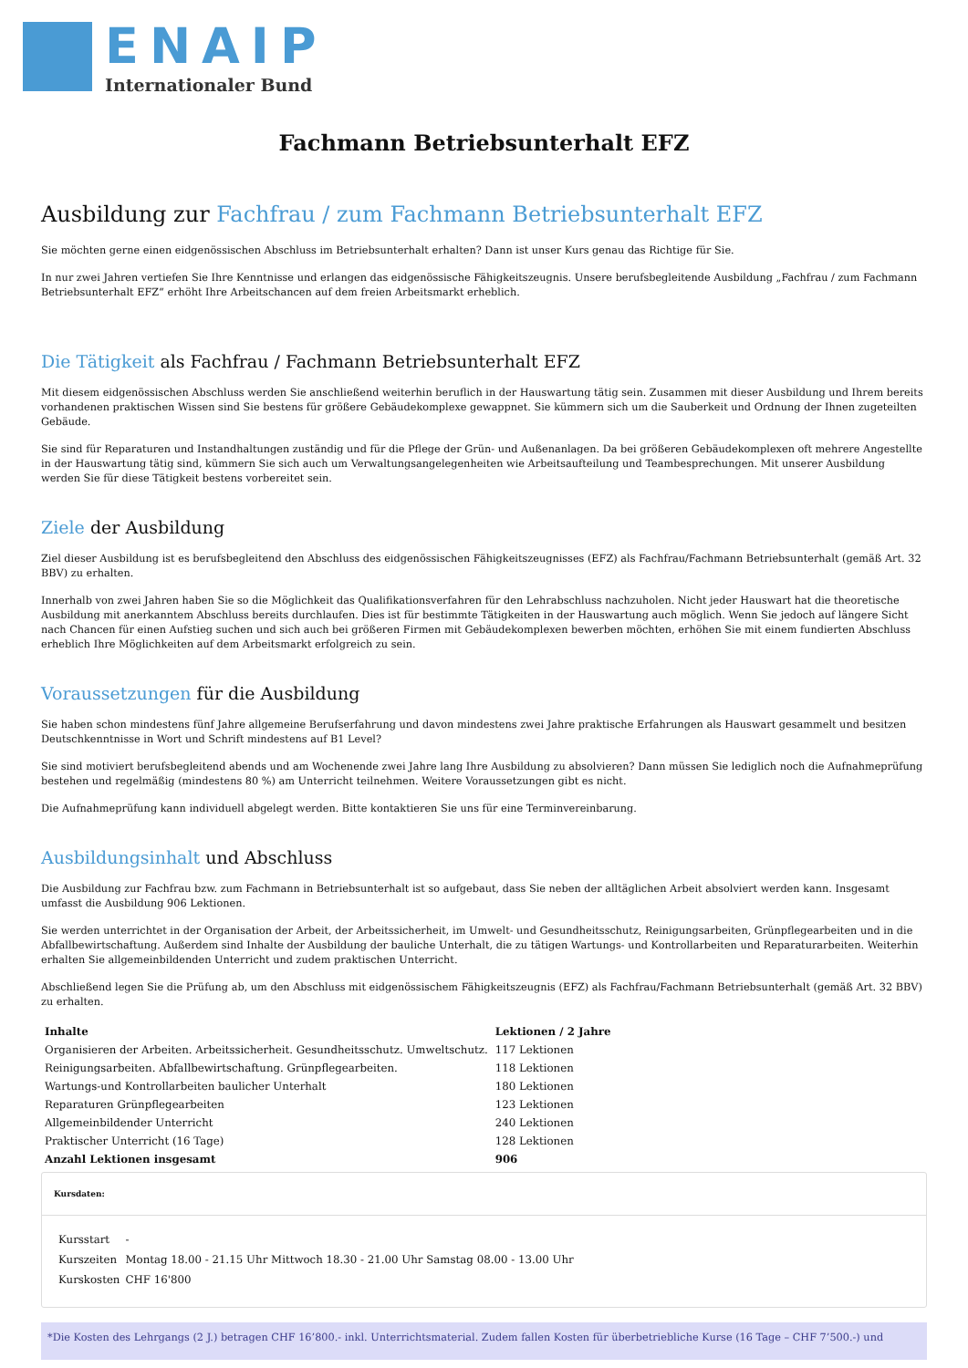ENAIP
Internationaler Bund
Fachmann Betriebsunterhalt EFZ
Ausbildung zur Fachfrau / zum Fachmann Betriebsunterhalt EFZ
Sie möchten gerne einen eidgenössischen Abschluss im Betriebsunterhalt erhalten? Dann ist unser Kurs genau das Richtige für Sie.
In nur zwei Jahren vertiefen Sie Ihre Kenntnisse und erlangen das eidgenössische Fähigkeitszeugnis. Unsere berufsbegleitende Ausbildung „Fachfrau / zum Fachmann Betriebsunterhalt EFZ“ erhöht Ihre Arbeitschancen auf dem freien Arbeitsmarkt erheblich.
Die Tätigkeit als Fachfrau / Fachmann Betriebsunterhalt EFZ
Mit diesem eidgenössischen Abschluss werden Sie anschließend weiterhin beruflich in der Hauswartung tätig sein. Zusammen mit dieser Ausbildung und Ihrem bereits vorhandenen praktischen Wissen sind Sie bestens für größere Gebäudekomplexe gewappnet. Sie kümmern sich um die Sauberkeit und Ordnung der Ihnen zugeteilten Gebäude.
Sie sind für Reparaturen und Instandhaltungen zuständig und für die Pflege der Grün- und Außenanlagen. Da bei größeren Gebäudekomplexen oft mehrere Angestellte in der Hauswartung tätig sind, kümmern Sie sich auch um Verwaltungsangelegenheiten wie Arbeitsaufteilung und Teambesprechungen. Mit unserer Ausbildung werden Sie für diese Tätigkeit bestens vorbereitet sein.
Ziele der Ausbildung
Ziel dieser Ausbildung ist es berufsbegleitend den Abschluss des eidgenössischen Fähigkeitszeugnisses (EFZ) als Fachfrau/Fachmann Betriebsunterhalt (gemäß Art. 32 BBV) zu erhalten.
Innerhalb von zwei Jahren haben Sie so die Möglichkeit das Qualifikationsverfahren für den Lehrabschluss nachzuholen. Nicht jeder Hauswart hat die theoretische Ausbildung mit anerkanntem Abschluss bereits durchlaufen. Dies ist für bestimmte Tätigkeiten in der Hauswartung auch möglich. Wenn Sie jedoch auf längere Sicht nach Chancen für einen Aufstieg suchen und sich auch bei größeren Firmen mit Gebäudekomplexen bewerben möchten, erhöhen Sie mit einem fundierten Abschluss erheblich Ihre Möglichkeiten auf dem Arbeitsmarkt erfolgreich zu sein.
Voraussetzungen für die Ausbildung
Sie haben schon mindestens fünf Jahre allgemeine Berufserfahrung und davon mindestens zwei Jahre praktische Erfahrungen als Hauswart gesammelt und besitzen Deutschkenntnisse in Wort und Schrift mindestens auf B1 Level?
Sie sind motiviert berufsbegleitend abends und am Wochenende zwei Jahre lang Ihre Ausbildung zu absolvieren? Dann müssen Sie lediglich noch die Aufnahmeprüfung bestehen und regelmäßig (mindestens 80 %) am Unterricht teilnehmen. Weitere Voraussetzungen gibt es nicht.
Die Aufnahmeprüfung kann individuell abgelegt werden. Bitte kontaktieren Sie uns für eine Terminvereinbarung.
Ausbildungsinhalt und Abschluss
Die Ausbildung zur Fachfrau bzw. zum Fachmann in Betriebsunterhalt ist so aufgebaut, dass Sie neben der alltäglichen Arbeit absolviert werden kann. Insgesamt umfasst die Ausbildung 906 Lektionen.
Sie werden unterrichtet in der Organisation der Arbeit, der Arbeitssicherheit, im Umwelt- und Gesundheitsschutz, Reinigungsarbeiten, Grünpflegearbeiten und in die Abfallbewirtschaftung. Außerdem sind Inhalte der Ausbildung der bauliche Unterhalt, die zu tätigen Wartungs- und Kontrollarbeiten und Reparaturarbeiten. Weiterhin erhalten Sie allgemeinbildenden Unterricht und zudem praktischen Unterricht.
Abschließend legen Sie die Prüfung ab, um den Abschluss mit eidgenössischem Fähigkeitszeugnis (EFZ) als Fachfrau/Fachmann Betriebsunterhalt (gemäß Art. 32 BBV) zu erhalten.
| Inhalte | Lektionen / 2 Jahre |
| --- | --- |
| Organisieren der Arbeiten. Arbeitssicherheit. Gesundheitsschutz. Umweltschutz. | 117 Lektionen |
| Reinigungsarbeiten. Abfallbewirtschaftung. Grünpflegearbeiten. | 118 Lektionen |
| Wartungs-und Kontrollarbeiten baulicher Unterhalt | 180 Lektionen |
| Reparaturen Grünpflegearbeiten | 123 Lektionen |
| Allgemeinbildender Unterricht | 240 Lektionen |
| Praktischer Unterricht (16 Tage) | 128 Lektionen |
| Anzahl Lektionen insgesamt | 906 |
Kursdaten:
| Kursstart | - |
| Kurszeiten | Montag 18.00 - 21.15 Uhr Mittwoch 18.30 - 21.00 Uhr Samstag 08.00 - 13.00 Uhr |
| Kurskosten | CHF 16'800 |
*Die Kosten des Lehrgangs (2 J.) betragen CHF 16’800.- inkl. Unterrichtsmaterial. Zudem fallen Kosten für überbetriebliche Kurse (16 Tage – CHF 7’500.-) und